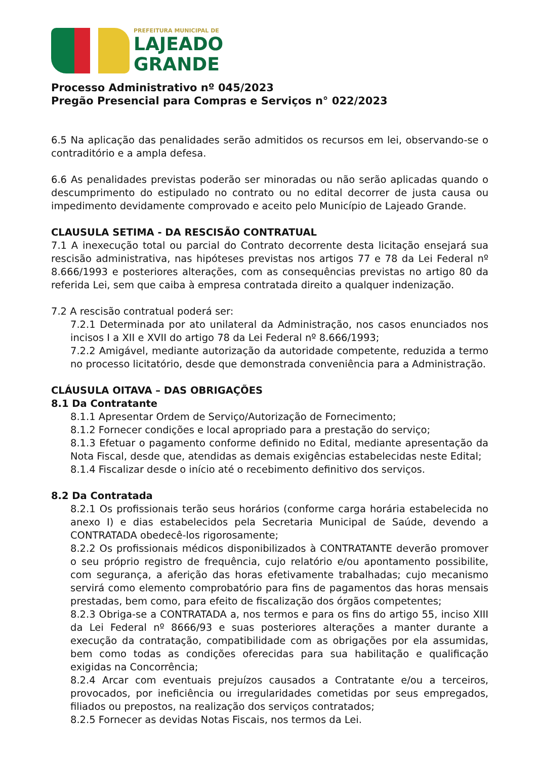PREFEITURA MUNICIPAL DE
LAJEADO
GRANDE
Processo Administrativo nº 045/2023
Pregão Presencial para Compras e Serviços n° 022/2023
6.5 Na aplicação das penalidades serão admitidos os recursos em lei, observando-se o contraditório e a ampla defesa.
6.6 As penalidades previstas poderão ser minoradas ou não serão aplicadas quando o descumprimento do estipulado no contrato ou no edital decorrer de justa causa ou impedimento devidamente comprovado e aceito pelo Município de Lajeado Grande.
CLAUSULA SETIMA - DA RESCISÃO CONTRATUAL
7.1 A inexecução total ou parcial do Contrato decorrente desta licitação ensejará sua rescisão administrativa, nas hipóteses previstas nos artigos 77 e 78 da Lei Federal nº 8.666/1993 e posteriores alterações, com as consequências previstas no artigo 80 da referida Lei, sem que caiba à empresa contratada direito a qualquer indenização.
7.2 A rescisão contratual poderá ser:
7.2.1 Determinada por ato unilateral da Administração, nos casos enunciados nos incisos I a XII e XVII do artigo 78 da Lei Federal nº 8.666/1993;
7.2.2 Amigável, mediante autorização da autoridade competente, reduzida a termo no processo licitatório, desde que demonstrada conveniência para a Administração.
CLÁUSULA OITAVA – DAS OBRIGAÇÕES
8.1 Da Contratante
8.1.1 Apresentar Ordem de Serviço/Autorização de Fornecimento;
8.1.2 Fornecer condições e local apropriado para a prestação do serviço;
8.1.3 Efetuar o pagamento conforme definido no Edital, mediante apresentação da Nota Fiscal, desde que, atendidas as demais exigências estabelecidas neste Edital;
8.1.4 Fiscalizar desde o início até o recebimento definitivo dos serviços.
8.2 Da Contratada
8.2.1 Os profissionais terão seus horários (conforme carga horária estabelecida no anexo I) e dias estabelecidos pela Secretaria Municipal de Saúde, devendo a CONTRATADA obedecê-los rigorosamente;
8.2.2 Os profissionais médicos disponibilizados à CONTRATANTE deverão promover o seu próprio registro de frequência, cujo relatório e/ou apontamento possibilite, com segurança, a aferição das horas efetivamente trabalhadas; cujo mecanismo servirá como elemento comprobatório para fins de pagamentos das horas mensais prestadas, bem como, para efeito de fiscalização dos órgãos competentes;
8.2.3 Obriga-se a CONTRATADA a, nos termos e para os fins do artigo 55, inciso XIII da Lei Federal nº 8666/93 e suas posteriores alterações a manter durante a execução da contratação, compatibilidade com as obrigações por ela assumidas, bem como todas as condições oferecidas para sua habilitação e qualificação exigidas na Concorrência;
8.2.4 Arcar com eventuais prejuízos causados a Contratante e/ou a terceiros, provocados, por ineficiência ou irregularidades cometidas por seus empregados, filiados ou prepostos, na realização dos serviços contratados;
8.2.5 Fornecer as devidas Notas Fiscais, nos termos da Lei.